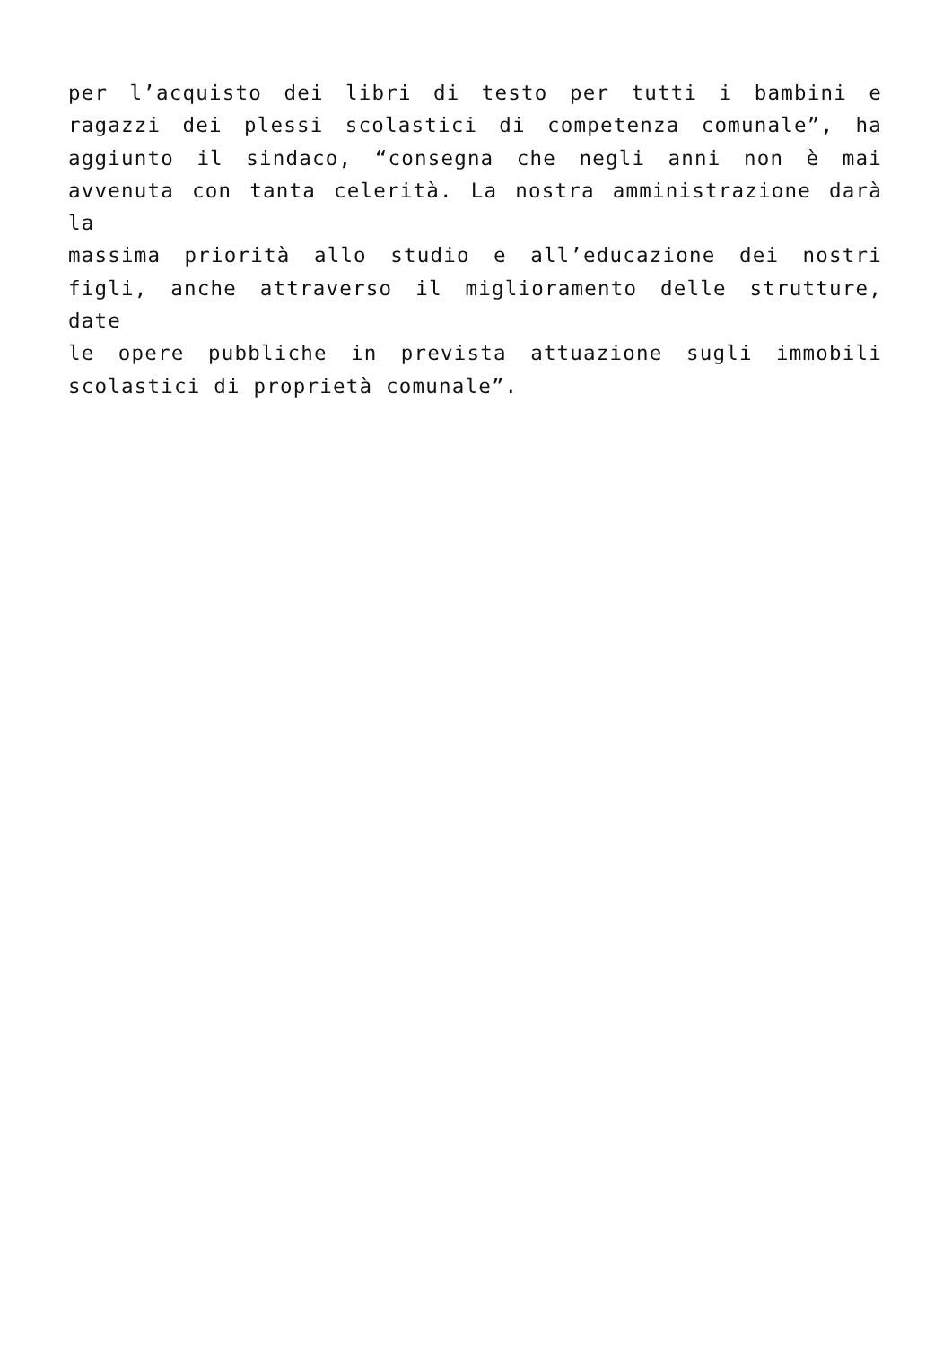per l’acquisto dei libri di testo per tutti i bambini e
ragazzi dei plessi scolastici di competenza comunale”, ha
aggiunto il sindaco, “consegna che negli anni non è mai
avvenuta con tanta celerità. La nostra amministrazione darà la
massima priorità allo studio e all’educazione dei nostri
figli, anche attraverso il miglioramento delle strutture, date
le opere pubbliche in prevista attuazione sugli immobili
scolastici di proprietà comunale”.